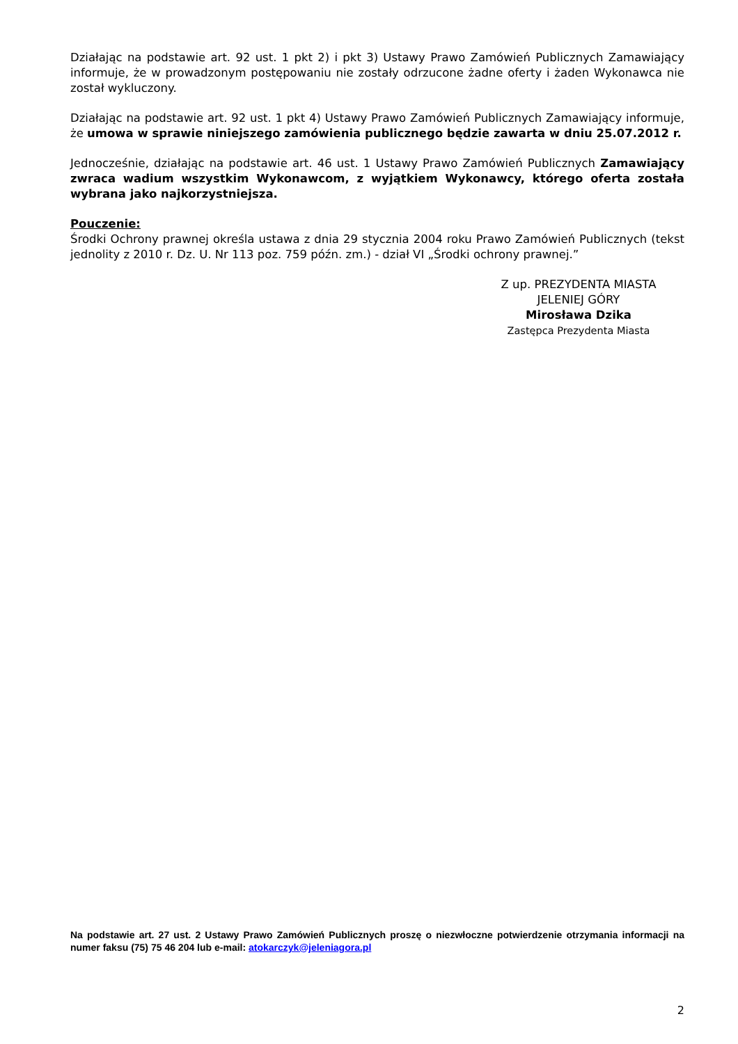Działając na podstawie art. 92 ust. 1 pkt 2) i pkt 3) Ustawy Prawo Zamówień Publicznych Zamawiający informuje, że w prowadzonym postępowaniu nie zostały odrzucone żadne oferty i żaden Wykonawca nie został wykluczony.
Działając na podstawie art. 92 ust. 1 pkt 4) Ustawy Prawo Zamówień Publicznych Zamawiający informuje, że umowa w sprawie niniejszego zamówienia publicznego będzie zawarta w dniu 25.07.2012 r.
Jednocześnie, działając na podstawie art. 46 ust. 1 Ustawy Prawo Zamówień Publicznych Zamawiający zwraca wadium wszystkim Wykonawcom, z wyjątkiem Wykonawcy, którego oferta została wybrana jako najkorzystniejsza.
Pouczenie:
Środki Ochrony prawnej określa ustawa z dnia 29 stycznia 2004 roku Prawo Zamówień Publicznych (tekst jednolity z 2010 r. Dz. U. Nr 113 poz. 759 późn. zm.) - dział VI „Środki ochrony prawnej.”
Z up. PREZYDENTA MIASTA
JELENIEJ GÓRY
Mirosława Dzika
Zastępca Prezydenta Miasta
Na podstawie art. 27 ust. 2 Ustawy Prawo Zamówień Publicznych proszę o niezwłoczne potwierdzenie otrzymania informacji na numer faksu (75) 75 46 204 lub e-mail: atokarczyk@jeleniagora.pl
2